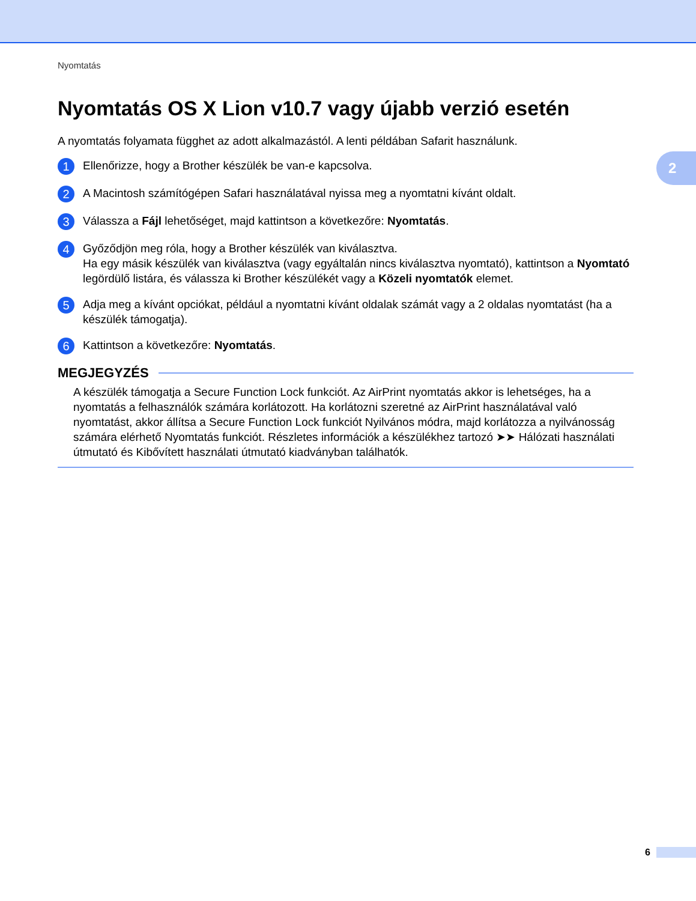2
Nyomtatás
Nyomtatás OS X Lion v10.7 vagy újabb verzió esetén
A nyomtatás folyamata függhet az adott alkalmazástól. A lenti példában Safarit használunk.
1
Ellenőrizze, hogy a Brother készülék be van-e kapcsolva.
2
A Macintosh számítógépen Safari használatával nyissa meg a nyomtatni kívánt oldalt.
3
Válassza a Fájl lehetőséget, majd kattintson a következőre: Nyomtatás.
4
Győződjön meg róla, hogy a Brother készülék van kiválasztva.
Ha egy másik készülék van kiválasztva (vagy egyáltalán nincs kiválasztva nyomtató), kattintson a Nyomtató legördülő listára, és válassza ki Brother készülékét vagy a Közeli nyomtatók elemet.
5
Adja meg a kívánt opciókat, például a nyomtatni kívánt oldalak számát vagy a 2 oldalas nyomtatást (ha a készülék támogatja).
6
Kattintson a következőre: Nyomtatás.
MEGJEGYZÉS
A készülék támogatja a Secure Function Lock funkciót. Az AirPrint nyomtatás akkor is lehetséges, ha a nyomtatás a felhasználók számára korlátozott. Ha korlátozni szeretné az AirPrint használatával való nyomtatást, akkor állítsa a Secure Function Lock funkciót Nyilvános módra, majd korlátozza a nyilvánosság számára elérhető Nyomtatás funkciót. Részletes információk a készülékhez tartozó ➤➤ Hálózati használati útmutató és Kibővített használati útmutató kiadványban találhatók.
6